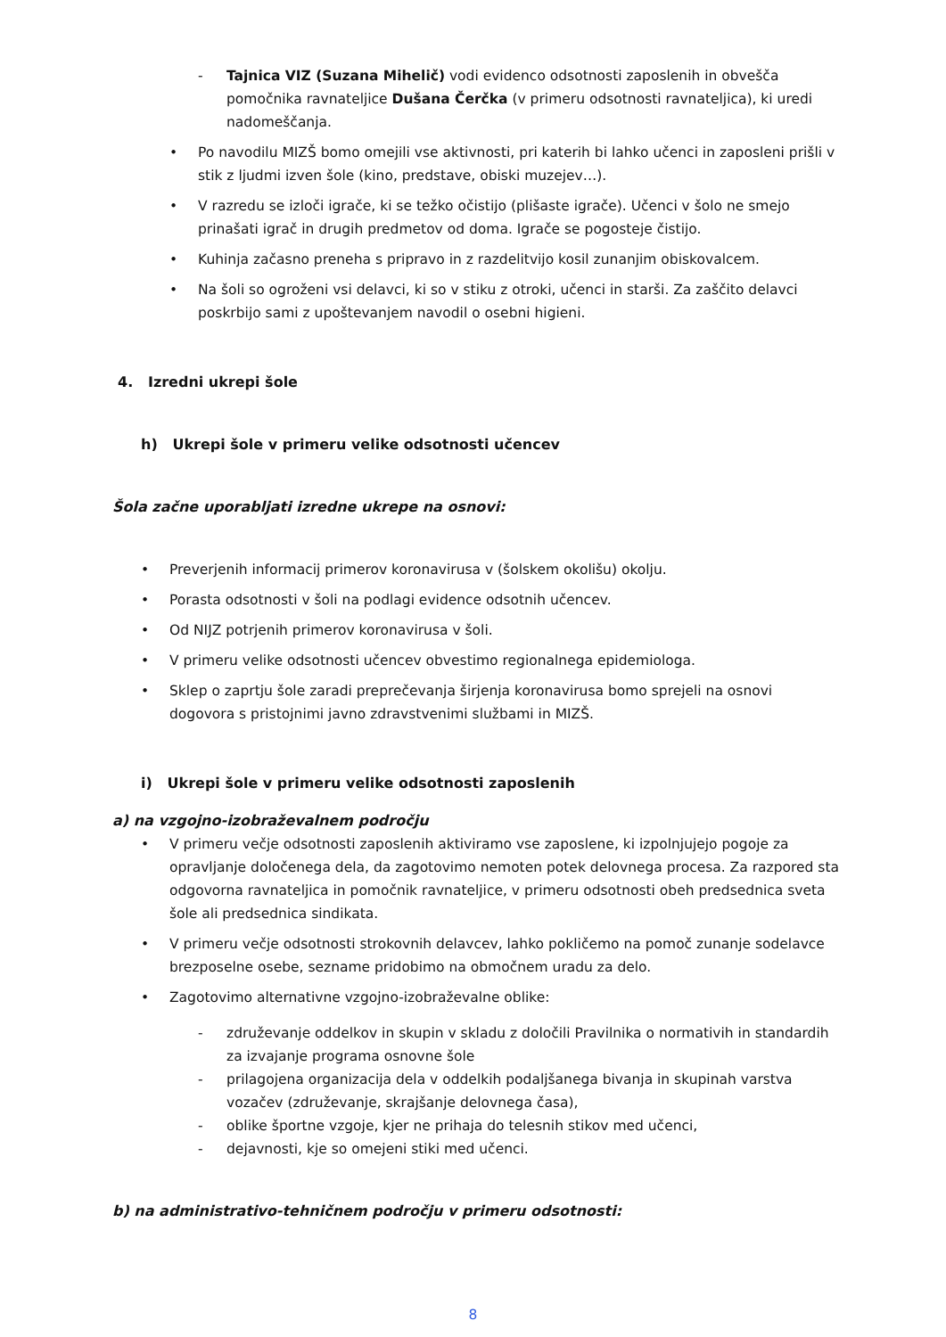- Tajnica VIZ (Suzana Mihelič) vodi evidenco odsotnosti zaposlenih in obveščа pomočnika ravnateljice Dušana Čerčka (v primeru odsotnosti ravnateljica), ki uredi nadomeščanja.
• Po navodilu MIZŠ bomo omejili vse aktivnosti, pri katerih bi lahko učenci in zaposleni prišli v stik z ljudmi izven šole (kino, predstave, obiski muzejev…).
• V razredu se izloči igrače, ki se težko očistijo (plišaste igrače). Učenci v šolo ne smejo prinašati igrač in drugih predmetov od doma. Igrače se pogosteje čistijo.
• Kuhinja začasno preneha s pripravo in z razdelitvijo kosil zunanjim obiskovalcem.
• Na šoli so ogroženi vsi delavci, ki so v stiku z otroki, učenci in starši. Za zaščito delavci poskrbijo sami z upoštevanjem navodil o osebni higieni.
4. Izredni ukrepi šole
h) Ukrepi šole v primeru velike odsotnosti učencev
Šola začne uporabljati izredne ukrepe na osnovi:
• Preverjenih informacij primerov koronavirusa v (šolskem okolišu) okolju.
• Porasta odsotnosti v šoli na podlagi evidence odsotnih učencev.
• Od NIJZ potrjenih primerov koronavirusa v šoli.
• V primeru velike odsotnosti učencev obvestimo regionalnega epidemiologa.
• Sklep o zaprtju šole zaradi preprečevanja širjenja koronavirusa bomo sprejeli na osnovi dogovora s pristojnimi javno zdravstvenimi službami in MIZŠ.
i) Ukrepi šole v primeru velike odsotnosti zaposlenih
a) na vzgojno-izobraževalnem področju
• V primeru večje odsotnosti zaposlenih aktiviramo vse zaposlene, ki izpolnjujejo pogoje za opravljanje določenega dela, da zagotovimo nemoten potek delovnega procesa. Za razpored sta odgovorna ravnateljica in pomočnik ravnateljice, v primeru odsotnosti obeh predsednica sveta šole ali predsednica sindikata.
• V primeru večje odsotnosti strokovnih delavcev, lahko pokličemo na pomoč zunanje sodelavce brezposelne osebe, seznamе pridobimo na območnem uradu za delo.
• Zagotovimo alternativne vzgojno-izobraževalne oblike:
- združevanje oddelkov in skupin v skladu z določili Pravilnika o normativih in standardih za izvajanje programa osnovne šole
- prilagojena organizacija dela v oddelkih podaljšanega bivanja in skupinah varstva vozačev (združevanje, skrajšanje delovnega časa),
- oblike športne vzgoje, kjer ne prihaja do telesnih stikov med učenci,
- dejavnosti, kje so omejeni stiki med učenci.
b) na administrativo-tehničnem področju v primeru odsotnosti:
8